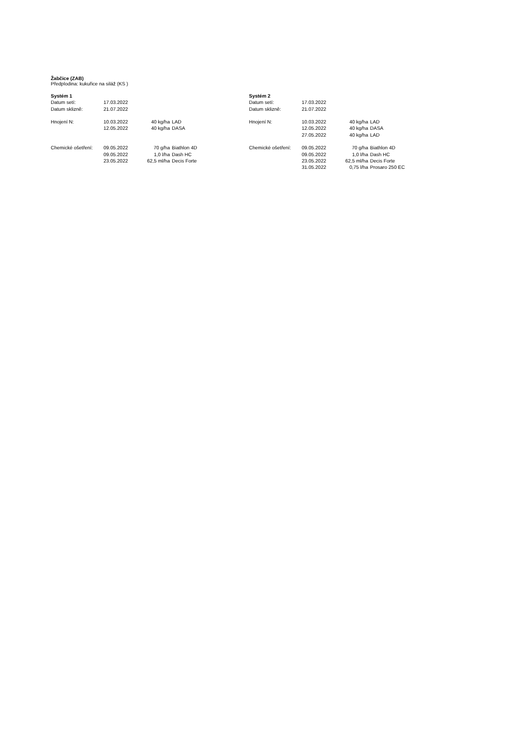Žabčice (ZAB)
Předplodina: kukuřice na siláž (KS )
| Systém 1 | | | |
| Datum setí: | 17.03.2022 | | |
| Datum sklizně: | 21.07.2022 | | |
| Hnojení N: | 10.03.2022 | 40 kg/ha | LAD |
| | 12.05.2022 | 40 kg/ha | DASA |
| Chemické ošetření: | 09.05.2022 | 70 g/ha | Biathlon 4D |
| | 09.05.2022 | 1,0 l/ha | Dash HC |
| | 23.05.2022 | 62,5 ml/ha | Decis Forte |
| Systém 2 | | | |
| Datum setí: | 17.03.2022 | | |
| Datum sklizně: | 21.07.2022 | | |
| Hnojení N: | 10.03.2022 | 40 kg/ha | LAD |
| | 12.05.2022 | 40 kg/ha | DASA |
| | 27.05.2022 | 40 kg/ha | LAD |
| Chemické ošetření: | 09.05.2022 | 70 g/ha | Biathlon 4D |
| | 09.05.2022 | 1,0 l/ha | Dash HC |
| | 23.05.2022 | 62,5 ml/ha | Decis Forte |
| | 31.05.2022 | 0,75 l/ha | Prosaro 250 EC |